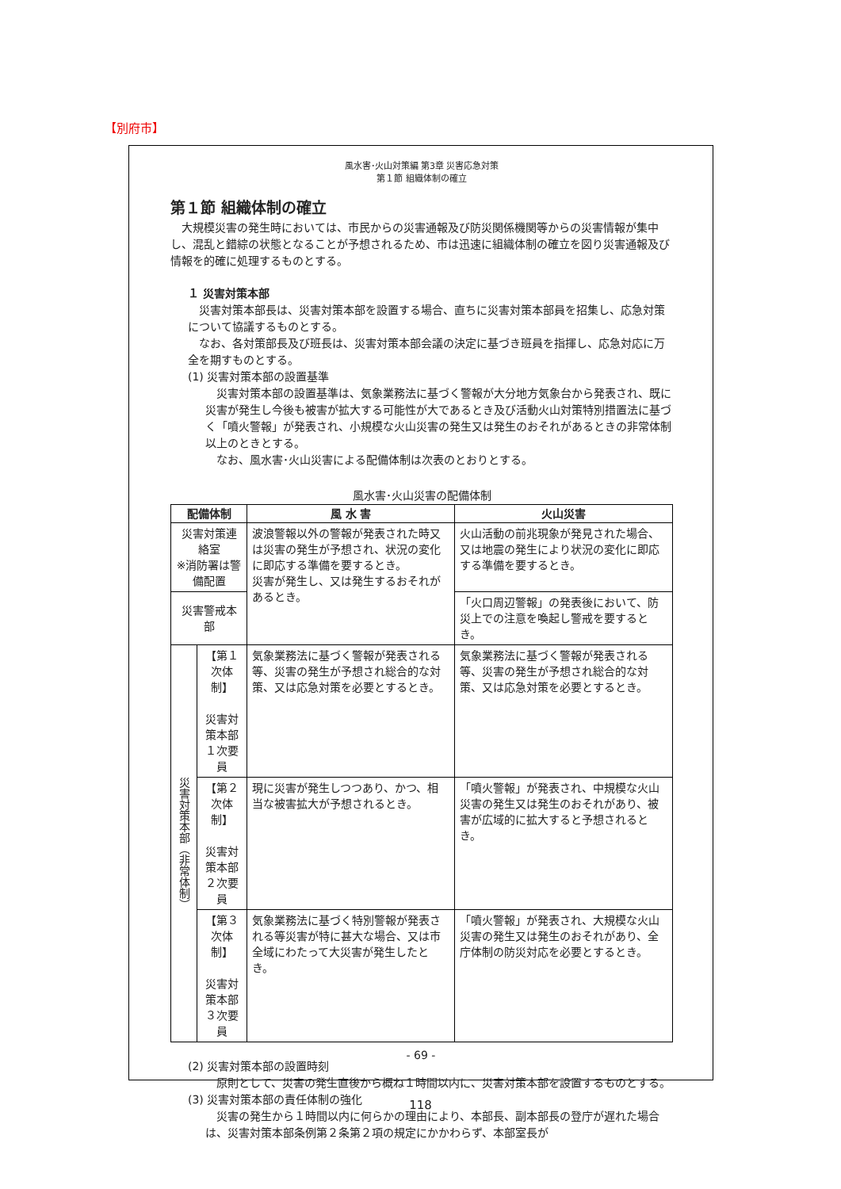【別府市】
風水害･火山対策編 第3章 災害応急対策
第１節 組織体制の確立
第１節 組織体制の確立
　大規模災害の発生時においては、市民からの災害通報及び防災関係機関等からの災害情報が集中し、混乱と錯綜の状態となることが予想されるため、市は迅速に組織体制の確立を図り災害通報及び情報を的確に処理するものとする。
１ 災害対策本部
　災害対策本部長は、災害対策本部を設置する場合、直ちに災害対策本部員を招集し、応急対策について協議するものとする。
　なお、各対策部長及び班長は、災害対策本部会議の決定に基づき班員を指揮し、応急対応に万全を期すものとする。
(1) 災害対策本部の設置基準
　災害対策本部の設置基準は、気象業務法に基づく警報が大分地方気象台から発表され、既に災害が発生し今後も被害が拡大する可能性が大であるとき及び活動火山対策特別措置法に基づく「噴火警報」が発表され、小規模な火山災害の発生又は発生のおそれがあるときの非常体制以上のときとする。
　なお、風水害･火山災害による配備体制は次表のとおりとする。
風水害･火山災害の配備体制
| 配備体制 | | 風 水 害 | 火山災害 |
| --- | --- | --- | --- |
| 災害対策連絡室 ※消防署は警備配置 | | 波浪警報以外の警報が発表された時又は災害の発生が予想され、状況の変化に即応する準備を要するとき。 災害が発生し、又は発生するおそれがあるとき。 | 火山活動の前兆現象が発見された場合、又は地震の発生により状況の変化に即応する準備を要するとき。 |
| 災害警戒本部 | | | 「火口周辺警報」の発表後において、防災上での注意を喚起し警戒を要するとき。 |
| 災害対策本部（非常体制） | 【第１次体制】 災害対策本部 １次要員 | 気象業務法に基づく警報が発表される等、災害の発生が予想され総合的な対策、又は応急対策を必要とするとき。 | 気象業務法に基づく警報が発表される等、災害の発生が予想され総合的な対策、又は応急対策を必要とするとき。 |
| | 【第２次体制】 災害対策本部 ２次要員 | 現に災害が発生しつつあり、かつ、相当な被害拡大が予想されるとき。 | 「噴火警報」が発表され、中規模な火山災害の発生又は発生のおそれがあり、被害が広域的に拡大すると予想されるとき。 |
| | 【第３次体制】 災害対策本部 ３次要員 | 気象業務法に基づく特別警報が発表される等災害が特に甚大な場合、又は市全域にわたって大災害が発生したとき。 | 「噴火警報」が発表され、大規模な火山災害の発生又は発生のおそれがあり、全庁体制の防災対応を必要とするとき。 |
(2) 災害対策本部の設置時刻
　原則として、災害の発生直後から概ね１時間以内に、災害対策本部を設置するものとする。
(3) 災害対策本部の責任体制の強化
　災害の発生から１時間以内に何らかの理由により、本部長、副本部長の登庁が遅れた場合は、災害対策本部条例第２条第２項の規定にかかわらず、本部室長が
- 69 -
118